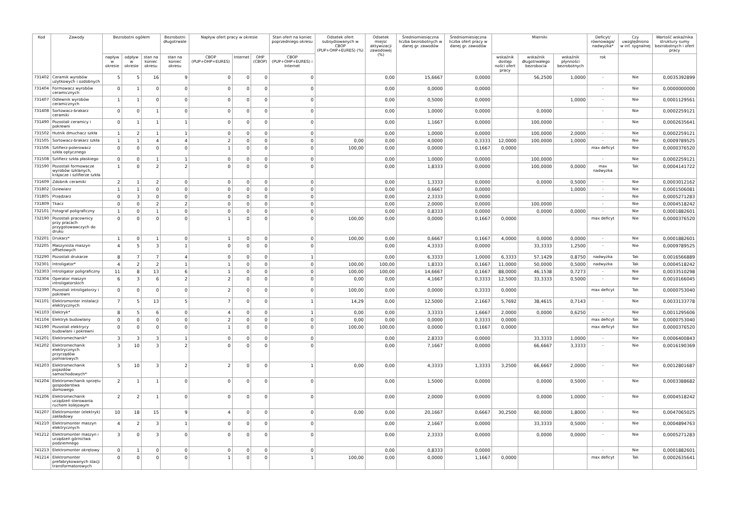| Kod | Zawody | Bezrobotni ogółem | | | Bezrobotni długotrwale | Napływ ofert pracy w okresie | | | Stan ofert na koniec poprzedniego okresu | Odsetek ofert subsydiowanych w CBOP (PUP+OHP+EURES) (%) | Odsetek miejsc aktywizacji zawodowej (%) | Średniomiesięczna liczba bezrobotnych w danej gr. zawodów | Średniomiesięczna liczba ofert pracy w danej gr. zawodów | Mierniki | | | Deficyt/ równowaga/ nadwyżka* | Czy uwzględniono w inf. sygnalnej | Wartość wskaźnika struktury sumy bezrobotnych i ofert pracy |
| --- | --- | --- | --- | --- | --- | --- | --- | --- | --- | --- | --- | --- | --- | --- | --- | --- | --- | --- | --- |
| | | napływ w okresie | odpływ w okresie | stan na koniec okresu | stan na koniec okresu | CBOP (PUP+OHP+EURES) | Internet | OHP (CBOP) | CBOP (PUP+OHP+EURES) i Internet | | | | | wskaźnik dostęp ności ofert pracy | wskaźnik długotrwałego bezrobocia | wskaźnik płynności bezrobotnych | rok | | |
| 731402 | Ceramik wyrobów użytkowych i ozdobnych | 5 | 5 | 16 | 9 | 0 | 0 | 0 | 0 | | 0,00 | 15,6667 | 0,0000 | | 56,2500 | 1,0000 | - | Nie | 0,0035392899 |
| 731404 | Formowacz wyrobów ceramicznych | 0 | 1 | 0 | 0 | 0 | 0 | 0 | 0 | | 0,00 | 0,0000 | 0,0000 | | | | - | Nie | 0,0000000000 |
| 731407 | Odlewnik wyrobów ceramicznych | 1 | 1 | 0 | 0 | 0 | 0 | 0 | 0 | | 0,00 | 0,5000 | 0,0000 | | | 1,0000 | - | Nie | 0,0001129561 |
| 731408 | Sortowacz-brakarz ceramiki | 0 | 0 | 1 | 0 | 0 | 0 | 0 | 0 | | 0,00 | 1,0000 | 0,0000 | | 0,0000 | | - | Nie | 0,0002259121 |
| 731490 | Pozostali ceramicy i pokrewni | 0 | 1 | 1 | 1 | 0 | 0 | 0 | 0 | | 0,00 | 1,1667 | 0,0000 | | 100,0000 | | - | Nie | 0,0002635641 |
| 731502 | Hutnik dmuchacz szkła | 1 | 2 | 1 | 1 | 0 | 0 | 0 | 0 | | 0,00 | 1,0000 | 0,0000 | | 100,0000 | 2,0000 | - | Nie | 0,0002259121 |
| 731505 | Sortowacz-brakarz szkła | 1 | 1 | 4 | 4 | 2 | 0 | 0 | 0 | 0,00 | 0,00 | 4,0000 | 0,3333 | 12,0000 | 100,0000 | 1,0000 | - | Nie | 0,0009789525 |
| 731506 | Szlifierz-polerowacz szkła optycznego | 0 | 0 | 0 | 0 | 1 | 0 | 0 | 0 | 100,00 | 0,00 | 0,0000 | 0,1667 | 0,0000 | | | max deficyt | Nie | 0,0000376520 |
| 731508 | Szlifierz szkła płaskiego | 0 | 0 | 1 | 1 | 0 | 0 | 0 | 0 | | 0,00 | 1,0000 | 0,0000 | | 100,0000 | | - | Nie | 0,0002259121 |
| 731590 | Pozostali formowacze wyrobów szklanych, krajacze i szlifierze szkła | 1 | 0 | 2 | 2 | 0 | 0 | 0 | 0 | | 0,00 | 1,8333 | 0,0000 | | 100,0000 | 0,0000 | max nadwyżka | Tak | 0,0004141722 |
| 731609 | Zdobnik ceramiki | 2 | 1 | 2 | 0 | 0 | 0 | 0 | 0 | | 0,00 | 1,3333 | 0,0000 | | 0,0000 | 0,5000 | - | Nie | 0,0003012162 |
| 731802 | Dziewiarz | 1 | 1 | 0 | 0 | 0 | 0 | 0 | 0 | | 0,00 | 0,6667 | 0,0000 | | | 1,0000 | - | Nie | 0,0001506081 |
| 731805 | Przędzarz | 0 | 3 | 0 | 0 | 0 | 0 | 0 | 0 | | 0,00 | 2,3333 | 0,0000 | | | | - | Nie | 0,0005271283 |
| 731809 | Tkacz | 0 | 0 | 2 | 2 | 0 | 0 | 0 | 0 | | 0,00 | 2,0000 | 0,0000 | | 100,0000 | | - | Nie | 0,0004518242 |
| 732101 | Fotograf poligraficzny | 1 | 0 | 1 | 0 | 0 | 0 | 0 | 0 | | 0,00 | 0,8333 | 0,0000 | | 0,0000 | 0,0000 | - | Nie | 0,0001882601 |
| 732190 | Pozostali pracownicy przy pracach przygotowawczych do druku | 0 | 0 | 0 | 0 | 1 | 0 | 0 | 0 | 100,00 | 0,00 | 0,0000 | 0,1667 | 0,0000 | | | max deficyt | Nie | 0,0000376520 |
| 732201 | Drukarz* | 1 | 0 | 1 | 0 | 1 | 0 | 0 | 0 | 100,00 | 0,00 | 0,6667 | 0,1667 | 4,0000 | 0,0000 | 0,0000 | - | Nie | 0,0001882601 |
| 732205 | Maszynista maszyn offsetowych | 4 | 5 | 3 | 1 | 0 | 0 | 0 | 0 | | 0,00 | 4,3333 | 0,0000 | | 33,3333 | 1,2500 | - | Nie | 0,0009789525 |
| 732290 | Pozostali drukarze | 8 | 7 | 7 | 4 | 0 | 0 | 0 | 1 | | 0,00 | 6,3333 | 1,0000 | 6,3333 | 57,1429 | 0,8750 | nadwyżka | Tak | 0,0016566889 |
| 732301 | Introligator* | 4 | 2 | 2 | 1 | 1 | 0 | 0 | 0 | 100,00 | 100,00 | 1,8333 | 0,1667 | 11,0000 | 50,0000 | 0,5000 | nadwyżka | Tak | 0,0004518242 |
| 732303 | Introligator poligraficzny | 11 | 8 | 13 | 6 | 1 | 0 | 0 | 0 | 100,00 | 100,00 | 14,6667 | 0,1667 | 88,0000 | 46,1538 | 0,7273 | - | Nie | 0,0033510298 |
| 732304 | Operator maszyn introligatorskich | 6 | 3 | 6 | 2 | 2 | 0 | 0 | 0 | 0,00 | 0,00 | 4,1667 | 0,3333 | 12,5000 | 33,3333 | 0,5000 | - | Nie | 0,0010166045 |
| 732390 | Pozostali introligatorzy i pokrewni | 0 | 0 | 0 | 0 | 2 | 0 | 0 | 0 | 100,00 | 0,00 | 0,0000 | 0,3333 | 0,0000 | | | max deficyt | Tak | 0,0000753040 |
| 741101 | Elektromonter instalacji elektrycznych | 7 | 5 | 13 | 5 | 7 | 0 | 0 | 1 | 14,29 | 0,00 | 12,5000 | 2,1667 | 5,7692 | 38,4615 | 0,7143 | - | Nie | 0,0033133778 |
| 741103 | Elektryk* | 8 | 5 | 6 | 0 | 4 | 0 | 0 | 1 | 0,00 | 0,00 | 3,3333 | 1,6667 | 2,0000 | 0,0000 | 0,6250 | - | Nie | 0,0011295606 |
| 741104 | Elektryk budowlany | 0 | 0 | 0 | 0 | 2 | 0 | 0 | 0 | 0,00 | 0,00 | 0,0000 | 0,3333 | 0,0000 | | | max deficyt | Tak | 0,0000753040 |
| 741190 | Pozostali elektrycy budowlani i pokrewni | 0 | 0 | 0 | 0 | 1 | 0 | 0 | 0 | 100,00 | 100,00 | 0,0000 | 0,1667 | 0,0000 | | | max deficyt | Nie | 0,0000376520 |
| 741201 | Elektromechanik* | 3 | 3 | 3 | 1 | 0 | 0 | 0 | 0 | | 0,00 | 2,8333 | 0,0000 | | 33,3333 | 1,0000 | - | Nie | 0,0006400843 |
| 741202 | Elektromechanik elektrycznych przyrządów pomiarowych | 3 | 10 | 3 | 2 | 0 | 0 | 0 | 0 | | 0,00 | 7,1667 | 0,0000 | | 66,6667 | 3,3333 | - | Nie | 0,0016190369 |
| 741203 | Elektromechanik pojazdów samochodowych* | 5 | 10 | 3 | 2 | 2 | 0 | 0 | 1 | 0,00 | 0,00 | 4,3333 | 1,3333 | 3,2500 | 66,6667 | 2,0000 | - | Nie | 0,0012801687 |
| 741204 | Elektromechanik sprzętu gospodarstwa domowego | 2 | 1 | 1 | 0 | 0 | 0 | 0 | 0 | | 0,00 | 1,5000 | 0,0000 | | 0,0000 | 0,5000 | - | Nie | 0,0003388682 |
| 741206 | Elektromechanik urządzeń sterowania ruchem kolejowym | 2 | 2 | 1 | 0 | 0 | 0 | 0 | 0 | | 0,00 | 2,0000 | 0,0000 | | 0,0000 | 1,0000 | - | Nie | 0,0004518242 |
| 741207 | Elektromonter (elektryk) zakładowy | 10 | 18 | 15 | 9 | 4 | 0 | 0 | 0 | 0,00 | 0,00 | 20,1667 | 0,6667 | 30,2500 | 60,0000 | 1,8000 | - | Nie | 0,0047065025 |
| 741210 | Elektromonter maszyn elektrycznych | 4 | 2 | 3 | 1 | 0 | 0 | 0 | 0 | | 0,00 | 2,1667 | 0,0000 | | 33,3333 | 0,5000 | - | Nie | 0,0004894763 |
| 741212 | Elektromonter maszyn i urządzeń górnictwa podziemnego | 3 | 0 | 3 | 0 | 0 | 0 | 0 | 0 | | 0,00 | 2,3333 | 0,0000 | | 0,0000 | 0,0000 | - | Nie | 0,0005271283 |
| 741213 | Elektromonter okrętowy | 0 | 1 | 0 | 0 | 0 | 0 | 0 | 0 | | 0,00 | 0,8333 | 0,0000 | | | | - | Nie | 0,0001882601 |
| 741214 | Elektromonter prefabrykowanych stacji transformatorowych | 0 | 0 | 0 | 0 | 1 | 0 | 0 | 1 | 100,00 | 0,00 | 0,0000 | 1,1667 | 0,0000 | | | max deficyt | Tak | 0,0002635641 |